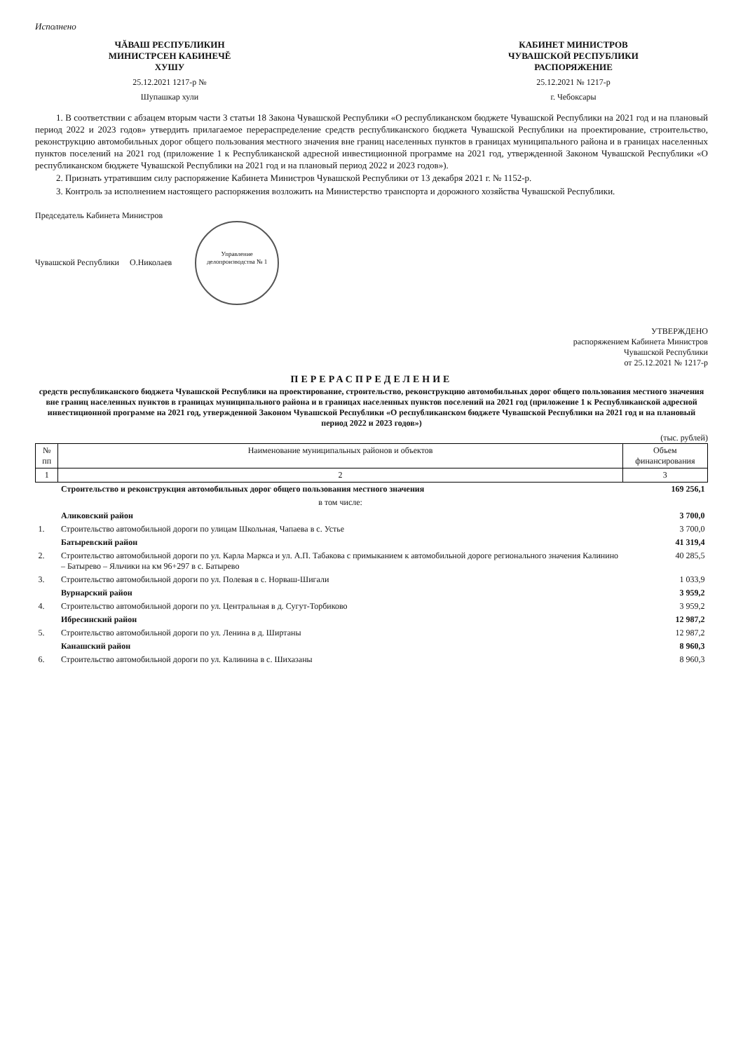Исполнено
ЧĂВАШ РЕСПУБЛИКИН
МИНИСТРСЕН КАБИНЕЧĚ
ХУШУ
КАБИНЕТ МИНИСТРОВ
ЧУВАШСКОЙ РЕСПУБЛИКИ
РАСПОРЯЖЕНИЕ
25.12.2021 1217-р № 25.12.2021 № 1217-р
Шупашкар хули г. Чебоксары
1. В соответствии с абзацем вторым части 3 статьи 18 Закона Чувашской Республики «О республиканском бюджете Чувашской Республики на 2021 год и на плановый период 2022 и 2023 годов» утвердить прилагаемое перераспределение средств республиканского бюджета Чувашской Республики на проектирование, строительство, реконструкцию автомобильных дорог общего пользования местного значения вне границ населенных пунктов в границах муниципального района и в границах населенных пунктов поселений на 2021 год (приложение 1 к Республиканской адресной инвестиционной программе на 2021 год, утвержденной Законом Чувашской Республики «О республиканском бюджете Чувашской Республики на 2021 год и на плановый период 2022 и 2023 годов»).
2. Признать утратившим силу распоряжение Кабинета Министров Чувашской Республики от 13 декабря 2021 г. № 1152-р.
3. Контроль за исполнением настоящего распоряжения возложить на Министерство транспорта и дорожного хозяйства Чувашской Республики.
Председатель Кабинета Министров
Чувашской Республики О.Николаев Управление делопроизводства № 1
УТВЕРЖДЕНО
распоряжением Кабинета Министров
Чувашской Республики
от 25.12.2021 № 1217-р
ПЕРЕРАСПРЕДЕЛЕНИЕ
средств республиканского бюджета Чувашской Республики на проектирование, строительство, реконструкцию автомобильных дорог общего пользования местного значения вне границ населенных пунктов в границах муниципального района и в границах населенных пунктов поселений на 2021 год (приложение 1 к Республиканской адресной инвестиционной программе на 2021 год, утвержденной Законом Чувашской Республики «О республиканском бюджете Чувашской Республики на 2021 год и на плановый период 2022 и 2023 годов»)
(тыс. рублей)
| № пп | Наименование муниципальных районов и объектов | Объем финансирования |
| --- | --- | --- |
| 1 | 2 | 3 |
| | Строительство и реконструкция автомобильных дорог общего пользования местного значения | 169 256,1 |
| | в том числе: | |
| | Аликовский район | 3 700,0 |
| 1. | Строительство автомобильной дороги по улицам Школьная, Чапаева в с. Устье | 3 700,0 |
| | Батыревский район | 41 319,4 |
| 2. | Строительство автомобильной дороги по ул. Карла Маркса и ул. А.П. Табакова с примыканием к автомобильной дороге регионального значения Калинино – Батырево – Яльчики на км 96+297 в с. Батырево | 40 285,5 |
| 3. | Строительство автомобильной дороги по ул. Полевая в с. Норваш-Шигали | 1 033,9 |
| | Вурнарский район | 3 959,2 |
| 4. | Строительство автомобильной дороги по ул. Центральная в д. Сугут-Торбиково | 3 959,2 |
| | Ибресинский район | 12 987,2 |
| 5. | Строительство автомобильной дороги по ул. Ленина в д. Ширтаны | 12 987,2 |
| | Канашский район | 8 960,3 |
| 6. | Строительство автомобильной дороги по ул. Калинина в с. Шихазаны | 8 960,3 |